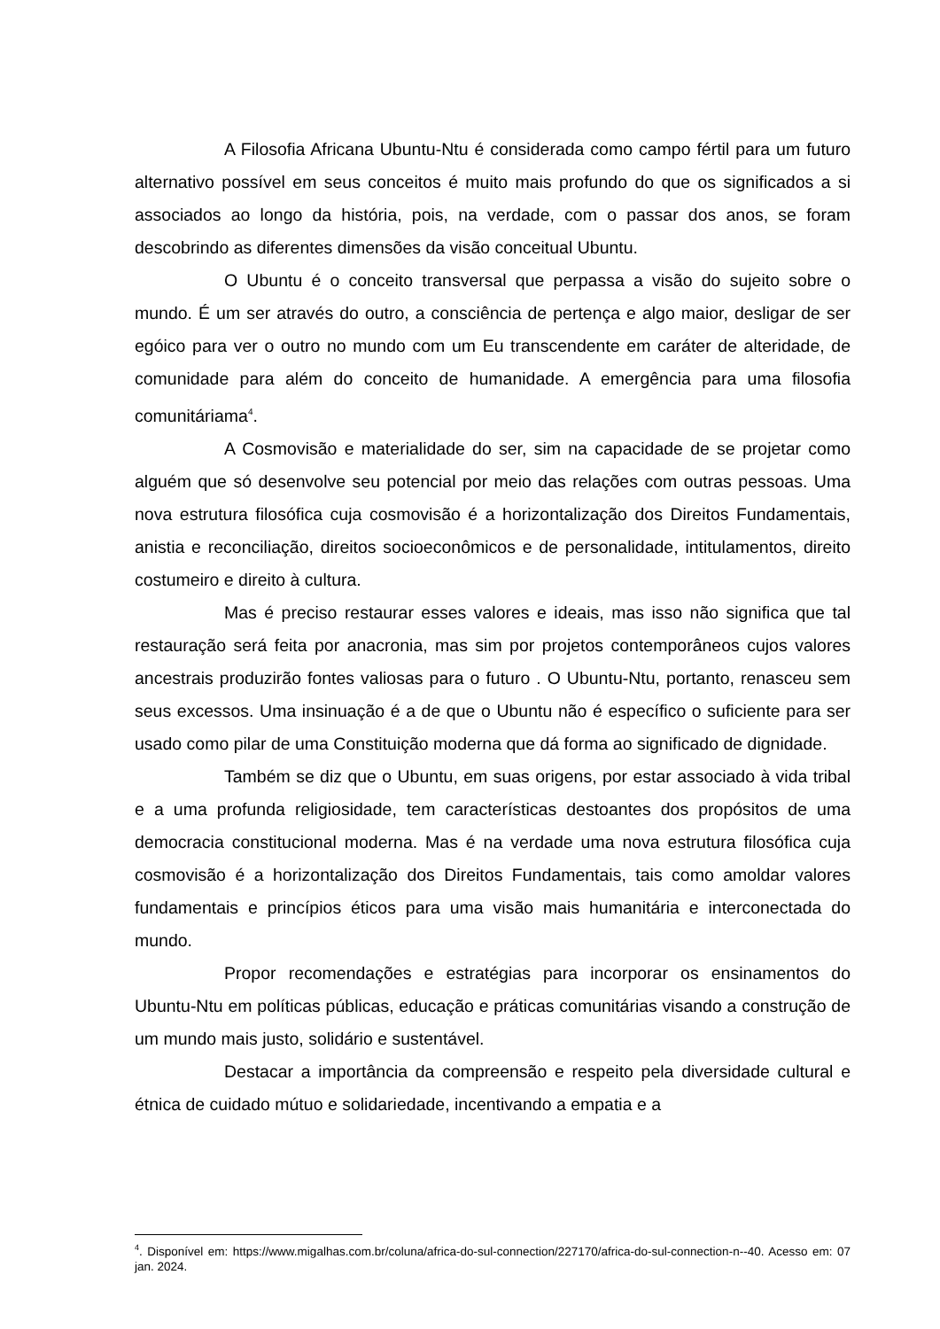A Filosofia Africana Ubuntu-Ntu é considerada como campo fértil para um futuro alternativo possível em seus conceitos é muito mais profundo do que os significados a si associados ao longo da história, pois, na verdade, com o passar dos anos, se foram descobrindo as diferentes dimensões da visão conceitual Ubuntu.
O Ubuntu é o conceito transversal que perpassa a visão do sujeito sobre o mundo. É um ser através do outro, a consciência de pertença e algo maior, desligar de ser egóico para ver o outro no mundo com um Eu transcendente em caráter de alteridade, de comunidade para além do conceito de humanidade. A emergência para uma filosofia comunitáriama<sup>4</sup>.
A Cosmovisão e materialidade do ser, sim na capacidade de se projetar como alguém que só desenvolve seu potencial por meio das relações com outras pessoas. Uma nova estrutura filosófica cuja cosmovisão é a horizontalização dos Direitos Fundamentais, anistia e reconciliação, direitos socioeconômicos e de personalidade, intitulamentos, direito costumeiro e direito à cultura.
Mas é preciso restaurar esses valores e ideais, mas isso não significa que tal restauração será feita por anacronia, mas sim por projetos contemporâneos cujos valores ancestrais produzirão fontes valiosas para o futuro . O Ubuntu-Ntu, portanto, renasceu sem seus excessos. Uma insinuação é a de que o Ubuntu não é específico o suficiente para ser usado como pilar de uma Constituição moderna que dá forma ao significado de dignidade.
Também se diz que o Ubuntu, em suas origens, por estar associado à vida tribal e a uma profunda religiosidade, tem características destoantes dos propósitos de uma democracia constitucional moderna. Mas é na verdade uma nova estrutura filosófica cuja cosmovisão é a horizontalização dos Direitos Fundamentais, tais como amoldar valores fundamentais e princípios éticos para uma visão mais humanitária e interconectada do mundo.
Propor recomendações e estratégias para incorporar os ensinamentos do Ubuntu-Ntu em políticas públicas, educação e práticas comunitárias visando a construção de um mundo mais justo, solidário e sustentável.
Destacar a importância da compreensão e respeito pela diversidade cultural e étnica de cuidado mútuo e solidariedade, incentivando a empatia e a
<sup>4</sup>. Disponível em: https://www.migalhas.com.br/coluna/africa-do-sul-connection/227170/africa-do-sul-connection-n--40. Acesso em: 07 jan. 2024.